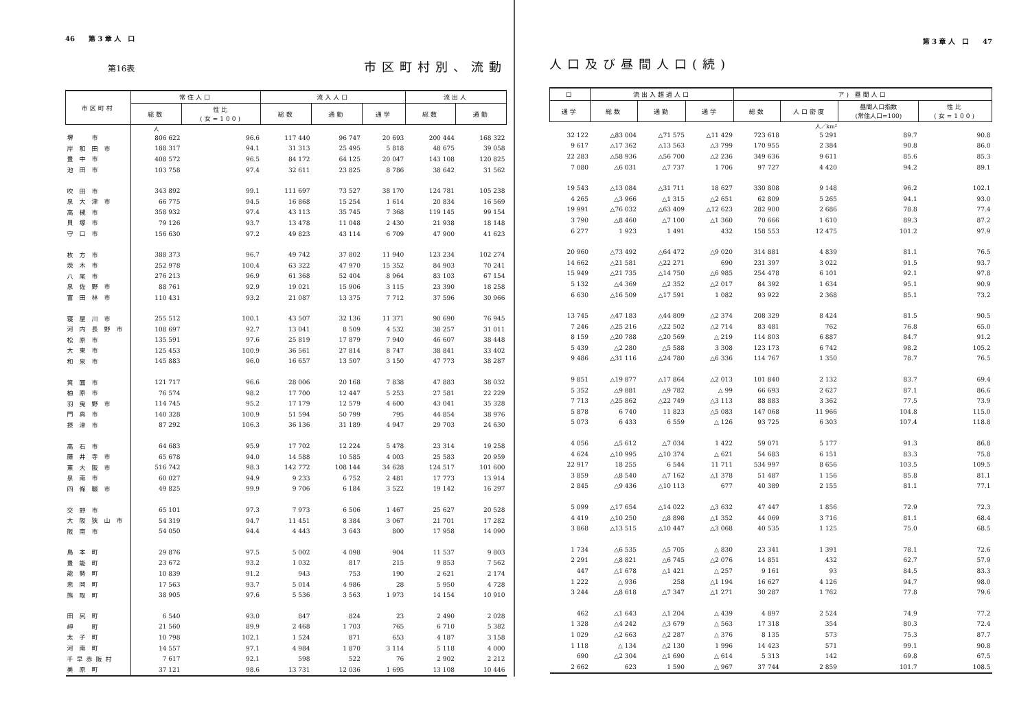46　　第 3 章 人　口
第16表 市区町村別、流動
| 市区町村 | 常住人口 | | 流入人口 | | | 流出人 | |
| --- | --- | --- | --- | --- | --- | --- | --- |
| | 総数 | 性比 (女=100) | 総数 | 通勤 | 通学 | 総数 | 通勤 |
| | 人 | | | | | | |
| 堺 市 | 806 622 | 96.6 | 117 440 | 96 747 | 20 693 | 200 444 | 168 322 |
| 岸和田市 | 188 317 | 94.1 | 31 313 | 25 495 | 5 818 | 48 675 | 39 058 |
| 豊中市 | 408 572 | 96.5 | 84 172 | 64 125 | 20 047 | 143 108 | 120 825 |
| 池田市 | 103 758 | 97.4 | 32 611 | 23 825 | 8 786 | 38 642 | 31 562 |
| 吹田市 | 343 892 | 99.1 | 111 697 | 73 527 | 38 170 | 124 781 | 105 238 |
| 泉大津市 | 66 775 | 94.5 | 16 868 | 15 254 | 1 614 | 20 834 | 16 569 |
| 高槻市 | 358 932 | 97.4 | 43 113 | 35 745 | 7 368 | 119 145 | 99 154 |
| 貝塚市 | 79 126 | 93.7 | 13 478 | 11 048 | 2 430 | 21 938 | 18 148 |
| 守口市 | 156 630 | 97.2 | 49 823 | 43 114 | 6 709 | 47 900 | 41 623 |
| 枚方市 | 388 373 | 96.7 | 49 742 | 37 802 | 11 940 | 123 234 | 102 274 |
| 茨木市 | 252 978 | 100.4 | 63 322 | 47 970 | 15 352 | 84 903 | 70 241 |
| 八尾市 | 276 213 | 96.9 | 61 368 | 52 404 | 8 964 | 83 103 | 67 154 |
| 泉佐野市 | 88 761 | 92.9 | 19 021 | 15 906 | 3 115 | 23 390 | 18 258 |
| 富田林市 | 110 431 | 93.2 | 21 087 | 13 375 | 7 712 | 37 596 | 30 966 |
| 寝屋川市 | 255 512 | 100.1 | 43 507 | 32 136 | 11 371 | 90 690 | 76 945 |
| 河内長野市 | 108 697 | 92.7 | 13 041 | 8 509 | 4 532 | 38 257 | 31 011 |
| 松原市 | 135 591 | 97.6 | 25 819 | 17 879 | 7 940 | 46 607 | 38 448 |
| 大東市 | 125 453 | 100.9 | 36 561 | 27 814 | 8 747 | 38 841 | 33 402 |
| 和泉市 | 145 883 | 96.0 | 16 657 | 13 507 | 3 150 | 47 773 | 38 287 |
| 箕面市 | 121 717 | 96.6 | 28 006 | 20 168 | 7 838 | 47 883 | 38 032 |
| 柏原市 | 76 574 | 98.2 | 17 700 | 12 447 | 5 253 | 27 581 | 22 229 |
| 羽曳野市 | 114 745 | 95.2 | 17 179 | 12 579 | 4 600 | 43 041 | 35 328 |
| 門真市 | 140 328 | 100.9 | 51 594 | 50 799 | 795 | 44 854 | 38 976 |
| 摂津市 | 87 292 | 106.3 | 36 136 | 31 189 | 4 947 | 29 703 | 24 630 |
| 高石市 | 64 683 | 95.9 | 17 702 | 12 224 | 5 478 | 23 314 | 19 258 |
| 藤井寺市 | 65 678 | 94.0 | 14 588 | 10 585 | 4 003 | 25 583 | 20 959 |
| 東大阪市 | 516 742 | 98.3 | 142 772 | 108 144 | 34 628 | 124 517 | 101 600 |
| 泉南市 | 60 027 | 94.9 | 9 233 | 6 752 | 2 481 | 17 773 | 13 914 |
| 四條畷市 | 49 825 | 99.9 | 9 706 | 6 184 | 3 522 | 19 142 | 16 297 |
| 交野市 | 65 101 | 97.3 | 7 973 | 6 506 | 1 467 | 25 627 | 20 528 |
| 大阪狭山市 | 54 319 | 94.7 | 11 451 | 8 384 | 3 067 | 21 701 | 17 282 |
| 阪南市 | 54 050 | 94.4 | 4 443 | 3 643 | 800 | 17 958 | 14 090 |
| 島本町 | 29 876 | 97.5 | 5 002 | 4 098 | 904 | 11 537 | 9 803 |
| 豊能町 | 23 672 | 93.2 | 1 032 | 817 | 215 | 9 853 | 7 562 |
| 能勢町 | 10 839 | 91.2 | 943 | 753 | 190 | 2 621 | 2 174 |
| 忠岡町 | 17 563 | 93.7 | 5 014 | 4 986 | 28 | 5 950 | 4 728 |
| 熊取町 | 38 905 | 97.6 | 5 536 | 3 563 | 1 973 | 14 154 | 10 910 |
| 田尻町 | 6 540 | 93.0 | 847 | 824 | 23 | 2 490 | 2 028 |
| 岬 町 | 21 560 | 89.9 | 2 468 | 1 703 | 765 | 6 710 | 5 382 |
| 太子町 | 10 798 | 102.1 | 1 524 | 871 | 653 | 4 187 | 3 158 |
| 河南町 | 14 557 | 97.1 | 4 984 | 1 870 | 3 114 | 5 118 | 4 000 |
| 千早赤阪村 | 7 617 | 92.1 | 598 | 522 | 76 | 2 902 | 2 212 |
| 美原町 | 37 121 | 98.6 | 13 731 | 12 036 | 1 695 | 13 108 | 10 446 |
第 3 章 人　口　　47
人口及び昼間人口(続)
| 口 | 流出入超過人口 | | | ア) 昼間人口 | | | |
| --- | --- | --- | --- | --- | --- | --- | --- |
| 通学 | 総数 | 通勤 | 通学 | 総数 | 人口密度 | 昼間人口指数 (常住人口=100) | 性比 (女=100) |
| | | | | | 人／km² | | |
| 32 122 | △83 004 | △71 575 | △11 429 | 723 618 | 5 291 | 89.7 | 90.8 |
| 9 617 | △17 362 | △13 563 | △3 799 | 170 955 | 2 384 | 90.8 | 86.0 |
| 22 283 | △58 936 | △56 700 | △2 236 | 349 636 | 9 611 | 85.6 | 85.3 |
| 7 080 | △6 031 | △7 737 | 1 706 | 97 727 | 4 420 | 94.2 | 89.1 |
| 19 543 | △13 084 | △31 711 | 18 627 | 330 808 | 9 148 | 96.2 | 102.1 |
| 4 265 | △3 966 | △1 315 | △2 651 | 62 809 | 5 265 | 94.1 | 93.0 |
| 19 991 | △76 032 | △63 409 | △12 623 | 282 900 | 2 686 | 78.8 | 77.4 |
| 3 790 | △8 460 | △7 100 | △1 360 | 70 666 | 1 610 | 89.3 | 87.2 |
| 6 277 | 1 923 | 1 491 | 432 | 158 553 | 12 475 | 101.2 | 97.9 |
| 20 960 | △73 492 | △64 472 | △9 020 | 314 881 | 4 839 | 81.1 | 76.5 |
| 14 662 | △21 581 | △22 271 | 690 | 231 397 | 3 022 | 91.5 | 93.7 |
| 15 949 | △21 735 | △14 750 | △6 985 | 254 478 | 6 101 | 92.1 | 97.8 |
| 5 132 | △4 369 | △2 352 | △2 017 | 84 392 | 1 634 | 95.1 | 90.9 |
| 6 630 | △16 509 | △17 591 | 1 082 | 93 922 | 2 368 | 85.1 | 73.2 |
| 13 745 | △47 183 | △44 809 | △2 374 | 208 329 | 8 424 | 81.5 | 90.5 |
| 7 246 | △25 216 | △22 502 | △2 714 | 83 481 | 762 | 76.8 | 65.0 |
| 8 159 | △20 788 | △20 569 | △ 219 | 114 803 | 6 887 | 84.7 | 91.2 |
| 5 439 | △2 280 | △5 588 | 3 308 | 123 173 | 6 742 | 98.2 | 105.2 |
| 9 486 | △31 116 | △24 780 | △6 336 | 114 767 | 1 350 | 78.7 | 76.5 |
| 9 851 | △19 877 | △17 864 | △2 013 | 101 840 | 2 132 | 83.7 | 69.4 |
| 5 352 | △9 881 | △9 782 | △ 99 | 66 693 | 2 627 | 87.1 | 86.6 |
| 7 713 | △25 862 | △22 749 | △3 113 | 88 883 | 3 362 | 77.5 | 73.9 |
| 5 878 | 6 740 | 11 823 | △5 083 | 147 068 | 11 966 | 104.8 | 115.0 |
| 5 073 | 6 433 | 6 559 | △ 126 | 93 725 | 6 303 | 107.4 | 118.8 |
| 4 056 | △5 612 | △7 034 | 1 422 | 59 071 | 5 177 | 91.3 | 86.8 |
| 4 624 | △10 995 | △10 374 | △ 621 | 54 683 | 6 151 | 83.3 | 75.8 |
| 22 917 | 18 255 | 6 544 | 11 711 | 534 997 | 8 656 | 103.5 | 109.5 |
| 3 859 | △8 540 | △7 162 | △1 378 | 51 487 | 1 156 | 85.8 | 81.1 |
| 2 845 | △9 436 | △10 113 | 677 | 40 389 | 2 155 | 81.1 | 77.1 |
| 5 099 | △17 654 | △14 022 | △3 632 | 47 447 | 1 856 | 72.9 | 72.3 |
| 4 419 | △10 250 | △8 898 | △1 352 | 44 069 | 3 716 | 81.1 | 68.4 |
| 3 868 | △13 515 | △10 447 | △3 068 | 40 535 | 1 125 | 75.0 | 68.5 |
| 1 734 | △6 535 | △5 705 | △ 830 | 23 341 | 1 391 | 78.1 | 72.6 |
| 2 291 | △8 821 | △6 745 | △2 076 | 14 851 | 432 | 62.7 | 57.9 |
| 447 | △1 678 | △1 421 | △ 257 | 9 161 | 93 | 84.5 | 83.3 |
| 1 222 | △ 936 | 258 | △1 194 | 16 627 | 4 126 | 94.7 | 98.0 |
| 3 244 | △8 618 | △7 347 | △1 271 | 30 287 | 1 762 | 77.8 | 79.6 |
| 462 | △1 643 | △1 204 | △ 439 | 4 897 | 2 524 | 74.9 | 77.2 |
| 1 328 | △4 242 | △3 679 | △ 563 | 17 318 | 354 | 80.3 | 72.4 |
| 1 029 | △2 663 | △2 287 | △ 376 | 8 135 | 573 | 75.3 | 87.7 |
| 1 118 | △ 134 | △2 130 | 1 996 | 14 423 | 571 | 99.1 | 90.8 |
| 690 | △2 304 | △1 690 | △ 614 | 5 313 | 142 | 69.8 | 67.5 |
| 2 662 | 623 | 1 590 | △ 967 | 37 744 | 2 859 | 101.7 | 108.5 |